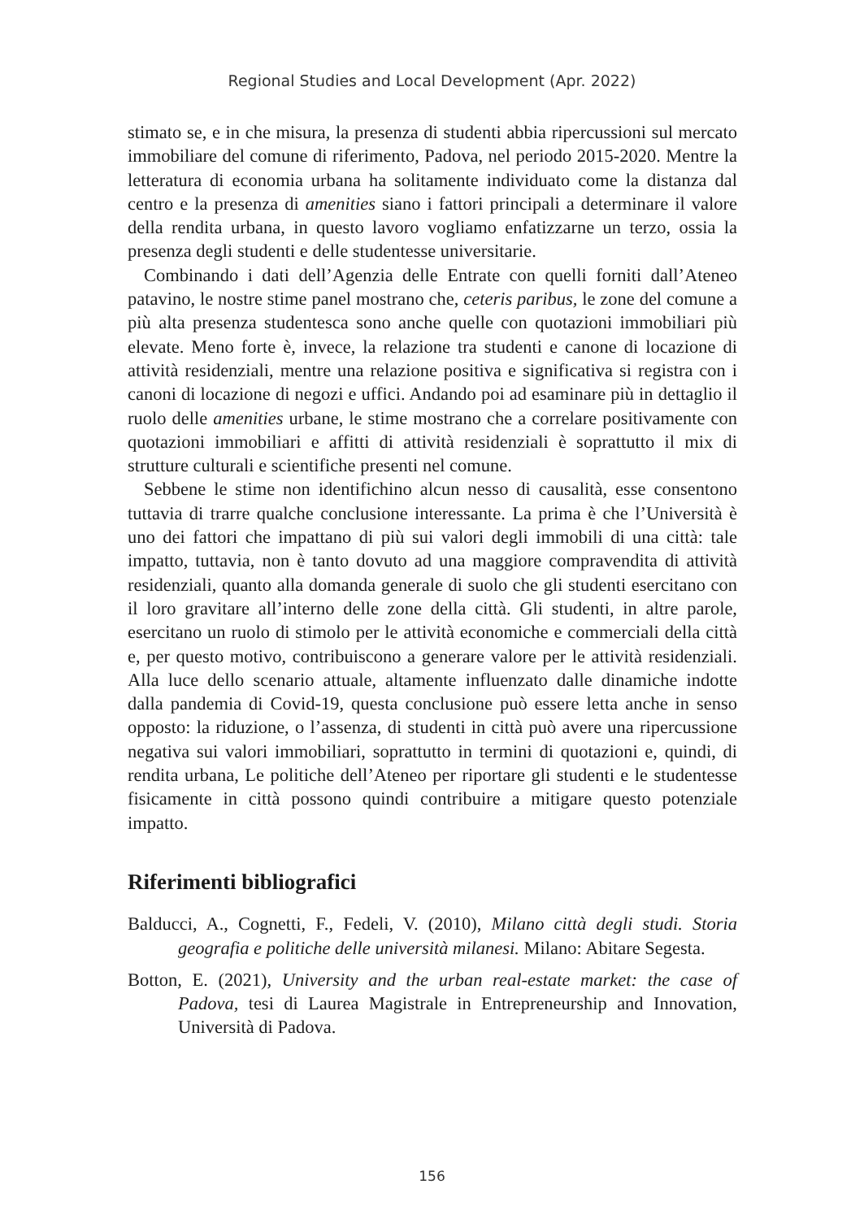Regional Studies and Local Development (Apr. 2022)
stimato se, e in che misura, la presenza di studenti abbia ripercussioni sul mercato immobiliare del comune di riferimento, Padova, nel periodo 2015-2020. Mentre la letteratura di economia urbana ha solitamente individuato come la distanza dal centro e la presenza di amenities siano i fattori principali a determinare il valore della rendita urbana, in questo lavoro vogliamo enfatizzarne un terzo, ossia la presenza degli studenti e delle studentesse universitarie.
Combinando i dati dell’Agenzia delle Entrate con quelli forniti dall’Ateneo patavino, le nostre stime panel mostrano che, ceteris paribus, le zone del comune a più alta presenza studentesca sono anche quelle con quotazioni immobiliari più elevate. Meno forte è, invece, la relazione tra studenti e canone di locazione di attività residenziali, mentre una relazione positiva e significativa si registra con i canoni di locazione di negozi e uffici. Andando poi ad esaminare più in dettaglio il ruolo delle amenities urbane, le stime mostrano che a correlare positivamente con quotazioni immobiliari e affitti di attività residenziali è soprattutto il mix di strutture culturali e scientifiche presenti nel comune.
Sebbene le stime non identifichino alcun nesso di causalità, esse consentono tuttavia di trarre qualche conclusione interessante. La prima è che l’Università è uno dei fattori che impattano di più sui valori degli immobili di una città: tale impatto, tuttavia, non è tanto dovuto ad una maggiore compravendita di attività residenziali, quanto alla domanda generale di suolo che gli studenti esercitano con il loro gravitare all’interno delle zone della città. Gli studenti, in altre parole, esercitano un ruolo di stimolo per le attività economiche e commerciali della città e, per questo motivo, contribuiscono a generare valore per le attività residenziali. Alla luce dello scenario attuale, altamente influenzato dalle dinamiche indotte dalla pandemia di Covid-19, questa conclusione può essere letta anche in senso opposto: la riduzione, o l’assenza, di studenti in città può avere una ripercussione negativa sui valori immobiliari, soprattutto in termini di quotazioni e, quindi, di rendita urbana, Le politiche dell’Ateneo per riportare gli studenti e le studentesse fisicamente in città possono quindi contribuire a mitigare questo potenziale impatto.
Riferimenti bibliografici
Balducci, A., Cognetti, F., Fedeli, V. (2010), Milano città degli studi. Storia geografia e politiche delle università milanesi. Milano: Abitare Segesta.
Botton, E. (2021), University and the urban real-estate market: the case of Padova, tesi di Laurea Magistrale in Entrepreneurship and Innovation, Università di Padova.
156